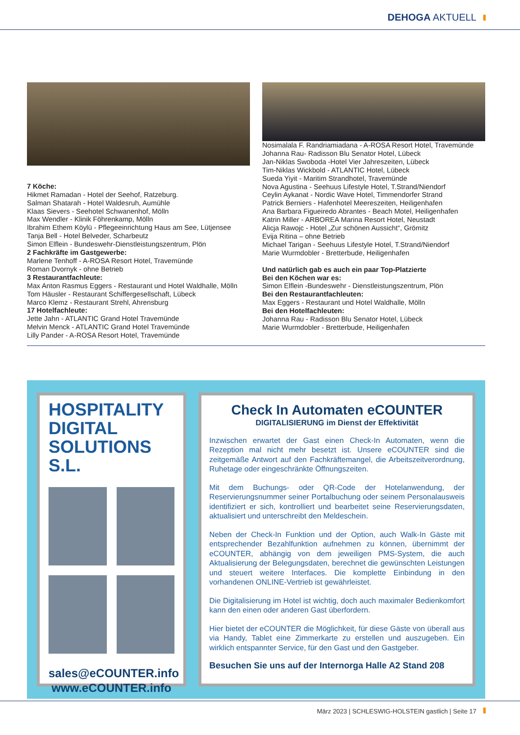DEHOGA AKTUELL
7 Köche:
Hikmet Ramadan - Hotel der Seehof, Ratzeburg.
Salman Shatarah - Hotel Waldesruh, Aumühle
Klaas Sievers - Seehotel Schwanenhof, Mölln
Max Wendler - Klinik Föhrenkamp, Mölln
Ibrahim Ethem Köylü - Pflegeeinrichtung Haus am See, Lütjensee
Tanja Bell - Hotel Belveder, Scharbeutz
Simon Elflein - Bundeswehr-Dienstleistungszentrum, Plön
2 Fachkräfte im Gastgewerbe:
Marlene Tenhoff - A-ROSA Resort Hotel, Travemünde
Roman Dvornyk - ohne Betrieb
3 Restaurantfachleute:
Max Anton Rasmus Eggers - Restaurant und Hotel Waldhalle, Mölln
Tom Häusler - Restaurant Schiffergesellschaft, Lübeck
Marco Klemz - Restaurant Strehl, Ahrensburg
17 Hotelfachleute:
Jette Jahn - ATLANTIC Grand Hotel Travemünde
Melvin Menck - ATLANTIC Grand Hotel Travemünde
Lilly Pander - A-ROSA Resort Hotel, Travemünde
Nosimalala F. Randriamiadana - A-ROSA Resort Hotel, Travemünde
Johanna Rau- Radisson Blu Senator Hotel, Lübeck
Jan-Niklas Swoboda -Hotel Vier Jahreszeiten, Lübeck
Tim-Niklas Wickbold - ATLANTIC Hotel, Lübeck
Sueda Yiyit - Maritim Strandhotel, Travemünde
Nova Agustina - Seehuus Lifestyle Hotel, T.Strand/Niendorf
Ceylin Aykanat - Nordic Wave Hotel, Timmendorfer Strand
Patrick Berniers - Hafenhotel Meereszeiten, Heiligenhafen
Ana Barbara Figueiredo Abrantes - Beach Motel, Heiligenhafen
Katrin Miller - ARBOREA Marina Resort Hotel, Neustadt
Alicja Rawojc - Hotel „Zur schönen Aussicht“, Grömitz
Evija Ritina – ohne Betrieb
Michael Tarigan - Seehuus Lifestyle Hotel, T.Strand/Niendorf
Marie Wurmdobler - Bretterbude, Heiligenhafen
Und natürlich gab es auch ein paar Top-Platzierte
Bei den Köchen war es:
Simon Elflein -Bundeswehr - Dienstleistungszentrum, Plön
Bei den Restaurantfachleuten:
Max Eggers - Restaurant und Hotel Waldhalle, Mölln
Bei den Hotelfachleuten:
Johanna Rau - Radisson Blu Senator Hotel, Lübeck
Marie Wurmdobler - Bretterbude, Heiligenhafen
HOSPITALITY
DIGITAL SOLUTIONS S.L.
sales@eCOUNTER.info
www.eCOUNTER.info
Check In Automaten eCOUNTER
DIGITALISIERUNG im Dienst der Effektivität
Inzwischen erwartet der Gast einen Check-In Automaten, wenn die Rezeption mal nicht mehr besetzt ist. Unsere eCOUNTER sind die zeitgemäße Antwort auf den Fachkräftemangel, die Arbeitszeitverordnung, Ruhetage oder eingeschränkte Öffnungszeiten.
Mit dem Buchungs- oder QR-Code der Hotelanwendung, der Reservierungsnummer seiner Portalbuchung oder seinem Personalausweis identifiziert er sich, kontrolliert und bearbeitet seine Reservierungsdaten, aktualisiert und unterschreibt den Meldeschein.
Neben der Check-In Funktion und der Option, auch Walk-In Gäste mit entsprechender Bezahlfunktion aufnehmen zu können, übernimmt der eCOUNTER, abhängig von dem jeweiligen PMS-System, die auch Aktualisierung der Belegungsdaten, berechnet die gewünschten Leistungen und steuert weitere Interfaces. Die komplette Einbindung in den vorhandenen ONLINE-Vertrieb ist gewährleistet.
Die Digitalisierung im Hotel ist wichtig, doch auch maximaler Bedienkomfort kann den einen oder anderen Gast überfordern.
Hier bietet der eCOUNTER die Möglichkeit, für diese Gäste von überall aus via Handy, Tablet eine Zimmerkarte zu erstellen und auszugeben. Ein wirklich entspannter Service, für den Gast und den Gastgeber.
Besuchen Sie uns auf der Internorga Halle A2 Stand 208
März 2023 | SCHLESWIG-HOLSTEIN gastlich | Seite 17